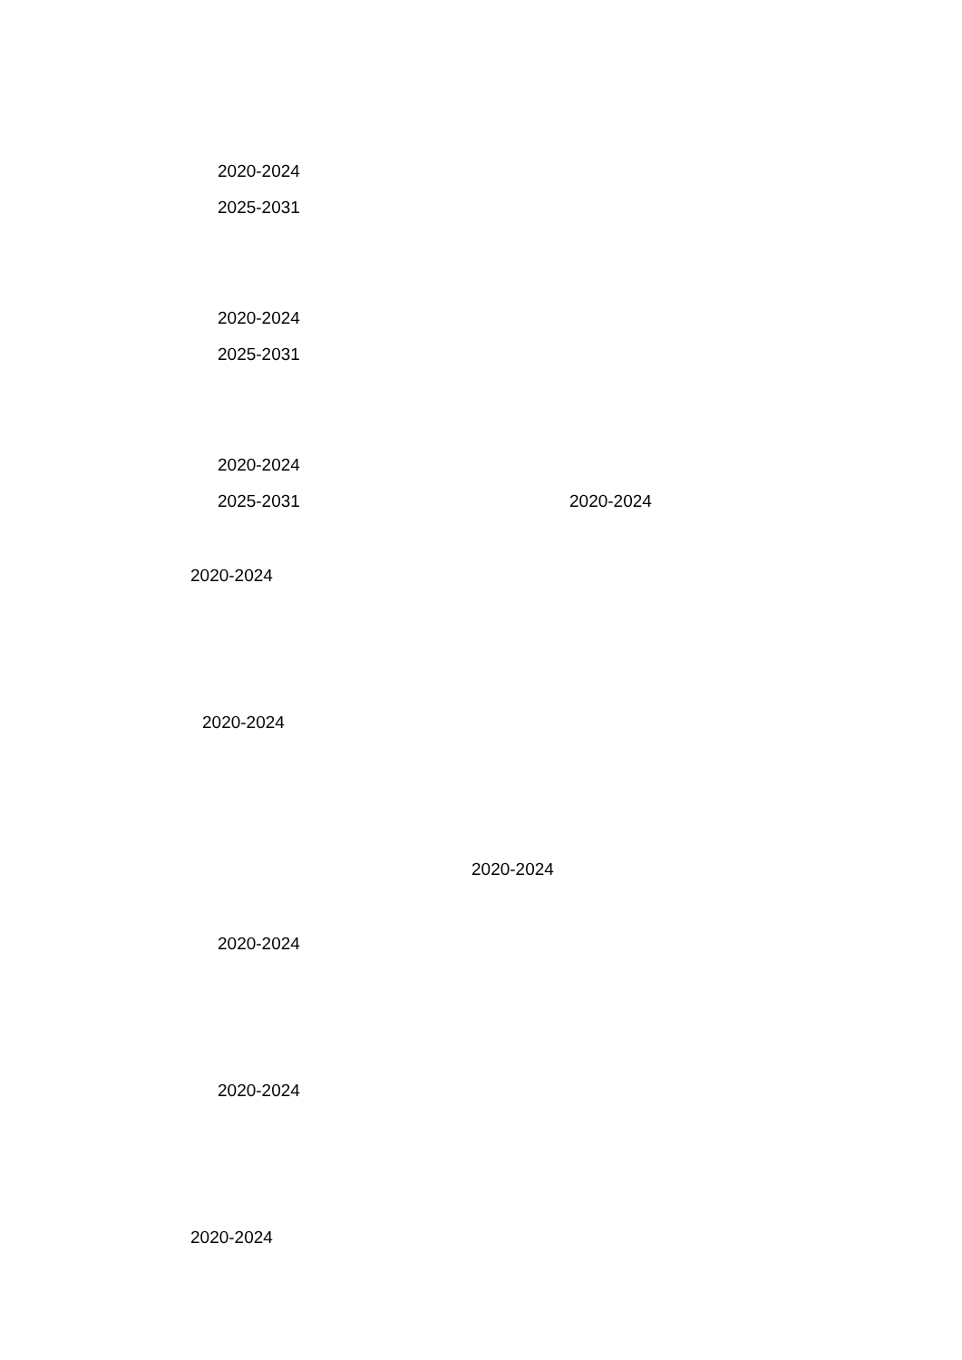2020-2024
2025-2031
2020-2024
2025-2031
2020-2024
2025-2031 2020-2024
2020-2024
2020-2024
2020-2024
2020-2024
2020-2024
2020-2024